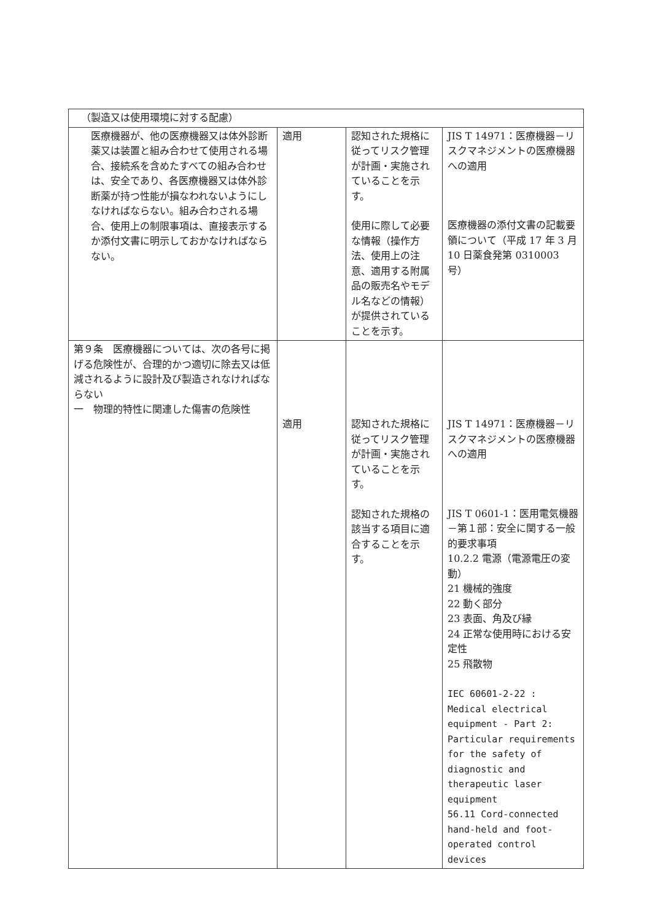| （製造又は使用環境に対する配慮） | | | |
| 医療機器が、他の医療機器又は体外診断薬又は装置と組み合わせて使用される場合、接続系を含めたすべての組み合わせは、安全であり、各医療機器又は体外診断薬が持つ性能が損なわれないようにしなければならない。組み合わされる場合、使用上の制限事項は、直接表示するか添付文書に明示しておかなければならない。 | 適用 | 認知された規格に従ってリスク管理が計画・実施されていることを示す。 使用に際して必要な情報（操作方法、使用上の注意、適用する附属品の販売名やモデル名などの情報）が提供されていることを示す。 | JIS T 14971：医療機器－リスクマネジメントの医療機器への適用 医療機器の添付文書の記載要領について（平成 17 年 3 月 10 日薬食発第 0310003 号） |
| 第９条 医療機器については、次の各号に掲げる危険性が、合理的かつ適切に除去又は低減されるように設計及び製造されなければならない 一 物理的特性に関連した傷害の危険性 | 適用 | 認知された規格に従ってリスク管理が計画・実施されていることを示す。 認知された規格の該当する項目に適合することを示す。 | JIS T 14971：医療機器－リスクマネジメントの医療機器への適用 JIS T 0601-1：医用電気機器－第１部：安全に関する一般的要求事項 10.2.2 電源（電源電圧の変動） 21 機械的強度 22 動く部分 23 表面、角及び縁 24 正常な使用時における安定性 25 飛散物 IEC 60601-2-22 : Medical electrical equipment - Part 2: Particular requirements for the safety of diagnostic and therapeutic laser equipment 56.11 Cord-connected hand-held and foot-operated control devices |